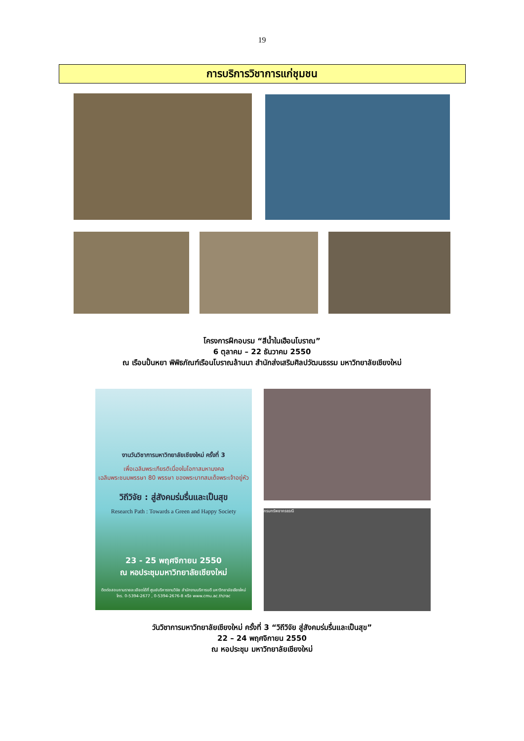19
การบริการวิชาการแก่ชุมชน
โครงการฝึกอบรม “สีน้ำในเฮือนโบราณ”
6 ตุลาคม – 22 ธันวาคม 2550
ณ เรือนปั้นหยา พิพิธภัณฑ์เรือนโบราณล้านนา สำนักส่งเสริมศิลปวัฒนธรรม มหาวิทยาลัยเชียงใหม่
งานวันวิชาการมหาวิทยาลัยเชียงใหม่ ครั้งที่ 3
เพื่อเฉลิมพระเกียรติเนื่องในโอกาสมหามงคล
เฉลิมพระชนมพรรษา 80 พรรษา ของพระบาทสมเด็จพระเจ้าอยู่หัว
วิถีวิจัย : สู่สังคมร่มรื่นและเป็นสุข
Research Path : Towards a Green and Happy Society
23 - 25 พฤศจิกายน 2550
ณ หอประชุมมหาวิทยาลัยเชียงใหม่
ติดต่อสอบถามรายละเอียดได้ที่ ศูนย์บริหารงานวิจัย สำนักงานบริการบดี มหาวิทยาลัยเชียงใหม่
โทร. 0-5394-2677 , 0-5394-2676-8 หรือ www.cmu.ac.th/rac
กรมทรัพยากรธรณี
วันวิชาการมหาวิทยาลัยเชียงใหม่ ครั้งที่ 3 “วิถีวิจัย สู่สังคมร่มรื่นและเป็นสุข”
22 – 24 พฤศจิกายน 2550
ณ หอประชุม มหาวิทยาลัยเชียงใหม่